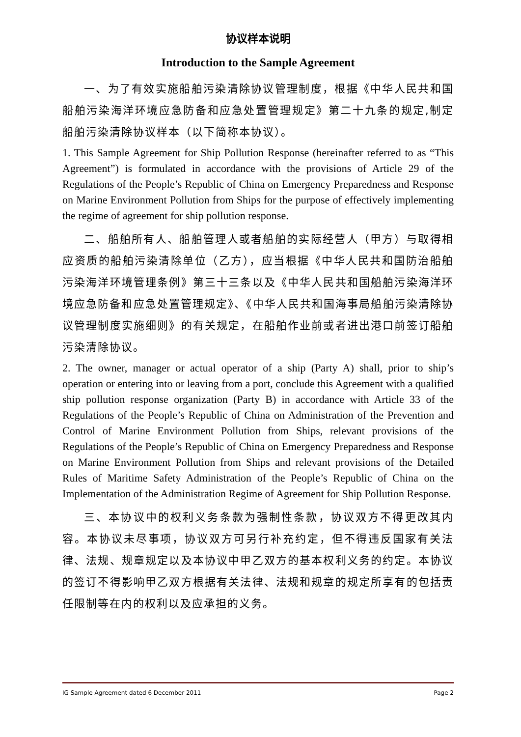协议样本说明
Introduction to the Sample Agreement
一、为了有效实施船舶污染清除协议管理制度，根据《中华人民共和国船舶污染海洋环境应急防备和应急处置管理规定》第二十九条的规定,制定船舶污染清除协议样本（以下简称本协议）。
1. This Sample Agreement for Ship Pollution Response (hereinafter referred to as “This Agreement”) is formulated in accordance with the provisions of Article 29 of the Regulations of the People’s Republic of China on Emergency Preparedness and Response on Marine Environment Pollution from Ships for the purpose of effectively implementing the regime of agreement for ship pollution response.
二、船舶所有人、船舶管理人或者船舶的实际经营人（甲方）与取得相应资质的船舶污染清除单位（乙方），应当根据《中华人民共和国防治船舶污染海洋环境管理条例》第三十三条以及《中华人民共和国船舶污染海洋环境应急防备和应急处置管理规定》、《中华人民共和国海事局船舶污染清除协议管理制度实施细则》的有关规定，在船舶作业前或者进出港口前签订船舶污染清除协议。
2. The owner, manager or actual operator of a ship (Party A) shall, prior to ship’s operation or entering into or leaving from a port, conclude this Agreement with a qualified ship pollution response organization (Party B) in accordance with Article 33 of the Regulations of the People’s Republic of China on Administration of the Prevention and Control of Marine Environment Pollution from Ships, relevant provisions of the Regulations of the People’s Republic of China on Emergency Preparedness and Response on Marine Environment Pollution from Ships and relevant provisions of the Detailed Rules of Maritime Safety Administration of the People’s Republic of China on the Implementation of the Administration Regime of Agreement for Ship Pollution Response.
三、本协议中的权利义务条款为强制性条款，协议双方不得更改其内容。本协议未尽事项，协议双方可另行补充约定，但不得违反国家有关法律、法规、规章规定以及本协议中甲乙双方的基本权利义务的约定。本协议的签订不得影响甲乙双方根据有关法律、法规和规章的规定所享有的包括责任限制等在内的权利以及应承担的义务。
IG Sample Agreement dated 6 December 2011 Page 2